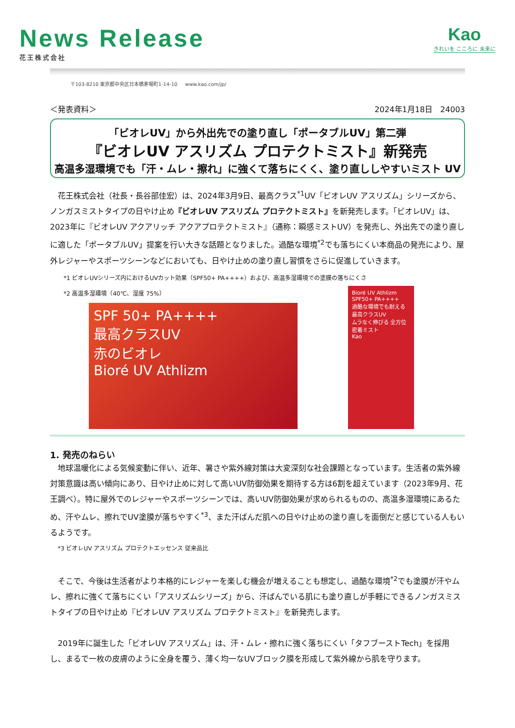News Release
花王株式会社
Kao
きれいを こころに 未来に
〒103-8210 東京都中央区日本橋茅場町1-14-10 www.kao.com/jp/
＜発表資料＞ 2024年1月18日　24003
「ビオレUV」から外出先での塗り直し「ポータブルUV」第二弾
『ビオレUV アスリズム プロテクトミスト』新発売
高温多湿環境でも「汗・ムレ・擦れ」に強くて落ちにくく、塗り直ししやすいミスト UV
花王株式会社（社長・長谷部佳宏）は、2024年3月9日、最高クラス<sup>*1</sup>UV「ビオレUV アスリズム」シリーズから、ノンガスミストタイプの日やけ止め『ビオレUV アスリズム プロテクトミスト』を新発売します。「ビオレUV」は、2023年に『ビオレUV アクアリッチ アクアプロテクトミスト』（通称：瞬感ミストUV）を発売し、外出先での塗り直しに適した「ポータブルUV」提案を行い大きな話題となりました。過酷な環境<sup>*2</sup>でも落ちにくい本商品の発売により、屋外レジャーやスポーツシーンなどにおいても、日やけ止めの塗り直し習慣をさらに促進していきます。
*1 ビオレUVシリーズ内におけるUVカット効果（SPF50+ PA++++）および、高温多湿環境での塗膜の落ちにくさ
*2 高温多湿環境（40℃、湿度 75%）
SPF 50+ PA++++
最高クラスUV
赤のビオレ
Bioré UV Athlizm
Bioré UV Athlizm
SPF50+ PA++++
過酷な環境でも耐える
最高クラスUV
ムラなく伸びる 全方位密着ミスト
Kao
1. 発売のねらい
地球温暖化による気候変動に伴い、近年、暑さや紫外線対策は大変深刻な社会課題となっています。生活者の紫外線対策意識は高い傾向にあり、日やけ止めに対して高いUV防御効果を期待する方は6割を超えています（2023年9月、花王調べ）。特に屋外でのレジャーやスポーツシーンでは、高いUV防御効果が求められるものの、高温多湿環境にあるため、汗やムレ、擦れでUV塗膜が落ちやすく<sup>*3</sup>、また汗ばんだ肌への日やけ止めの塗り直しを面倒だと感じている人もいるようです。
*3 ビオレUV アスリズム プロテクトエッセンス 従来品比
そこで、今後は生活者がより本格的にレジャーを楽しむ機会が増えることも想定し、過酷な環境<sup>*2</sup>でも塗膜が汗やムレ、擦れに強くて落ちにくい「アスリズムシリーズ」から、汗ばんでいる肌にも塗り直しが手軽にできるノンガスミストタイプの日やけ止め『ビオレUV アスリズム プロテクトミスト』を新発売します。
2019年に誕生した「ビオレUV アスリズム」は、汗・ムレ・擦れに強く落ちにくい「タフブーストTech」を採用し、まるで一枚の皮膚のように全身を覆う、薄く均一なUVブロック膜を形成して紫外線から肌を守ります。